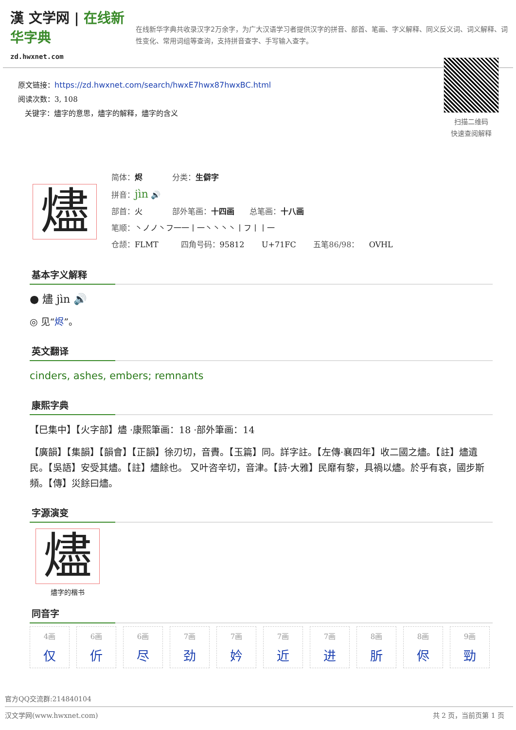漢 文学网 | 在线新华字典
zd.hwxnet.com
在线新华字典共收录汉字2万余字，为广大汉语学习者提供汉字的拼音、部首、笔画、字义解释、同义反义词、词义解释、词性变化、常用词组等查询，支持拼音查字、手写输入查字。
原文链接：https://zd.hwxnet.com/search/hwxE7hwx87hwxBC.html
阅读次数：3, 108
关键字：燼字的意思，燼字的解释，燼字的含义
扫描二维码
快速查阅解释
燼
简体：烬 分类：生僻字
拼音：jìn 🔊
部首：火 部外笔画：十四画 总笔画：十八画
笔顺：丶ノノ丶フ一一丨一丶丶丶丶丨フ丨丨一
仓颉：FLMT 四角号码：95812 U+71FC 五笔86/98： OVHL
基本字义解释
● 燼 jìn 🔊
◎ 见“烬”。
英文翻译
cinders, ashes, embers; remnants
康熙字典
【巳集中】【火字部】燼 ·康熙筆画：18 ·部外筆画：14
【廣韻】【集韻】【韻會】【正韻】徐刃切，音賮。【玉篇】同。詳字註。【左傳·襄四年】收二國之燼。【註】燼遺民。【吳語】安受其燼。【註】燼餘也。 又叶咨辛切，音津。【詩·大雅】民靡有黎，具禍以燼。於乎有哀，國步斯頻。【傳】災餘曰燼。
字源演变
燼
燼字的楷书
同音字
4画
仅
6画
伒
6画
尽
7画
劲
7画
妗
7画
近
7画
进
8画
肵
8画
侭
9画
勁
官方QQ交流群:214840104
汉文学网(www.hwxnet.com) 共 2 页，当前页第 1 页